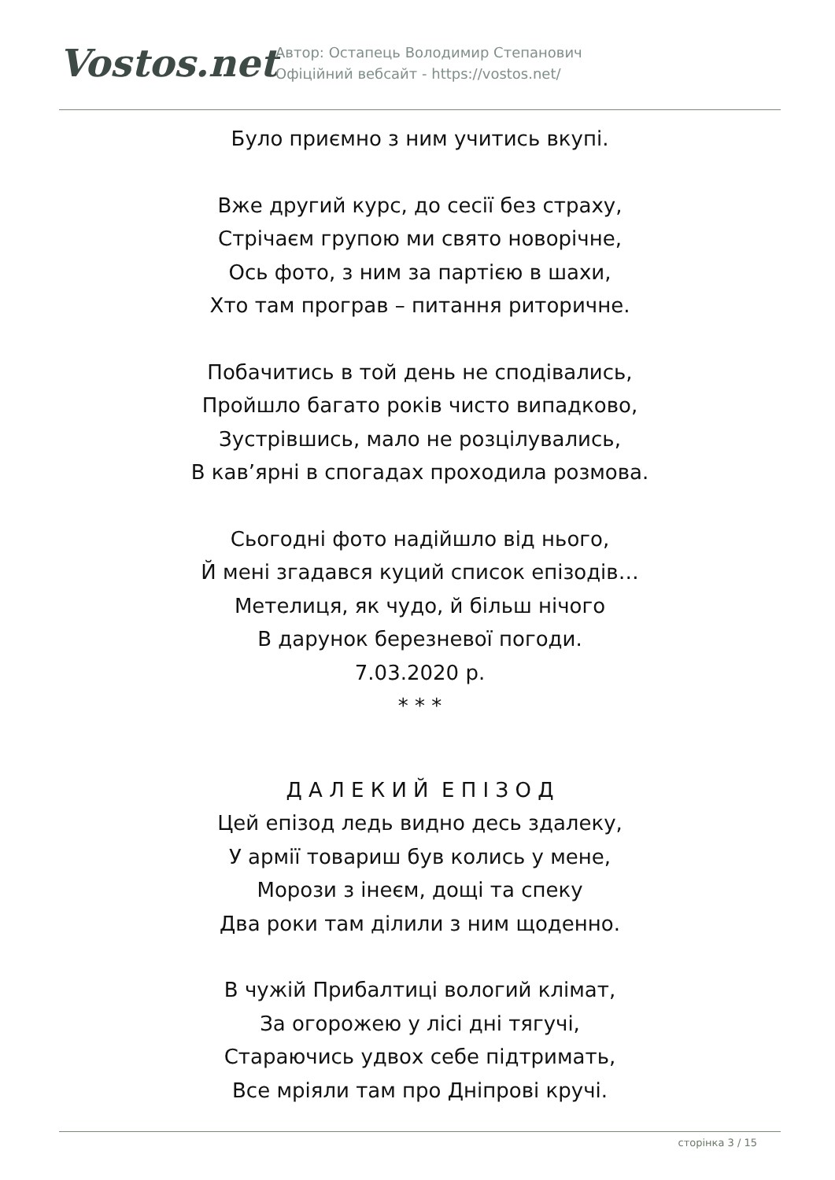Vostos.net
Автор: Остапець Володимир Степанович
Офіційний вебсайт - https://vostos.net/
Було приємно з ним учитись вкупі.
Вже другий курс, до сесії без страху,
Стрічаєм групою ми свято новорічне,
Ось фото, з ним за партією в шахи,
Хто там програв – питання риторичне.
Побачитись в той день не сподівались,
Пройшло багато років чисто випадково,
Зустрівшись, мало не розцілувались,
В кав’ярні в спогадах проходила розмова.
Сьогодні фото надійшло від нього,
Й мені згадався куций список епізодів…
Метелиця, як чудо, й більш нічого
В дарунок березневої погоди.
7.03.2020 р.
* * *
Д А Л Е К И Й Е П І З О Д
Цей епізод ледь видно десь здалеку,
У армії товариш був колись у мене,
Морози з інеєм, дощі та спеку
Два роки там ділили з ним щоденно.
В чужій Прибалтиці вологий клімат,
За огорожею у лісі дні тягучі,
Стараючись удвох себе підтримать,
Все мріяли там про Дніпрові кручі.
сторінка 3 / 15